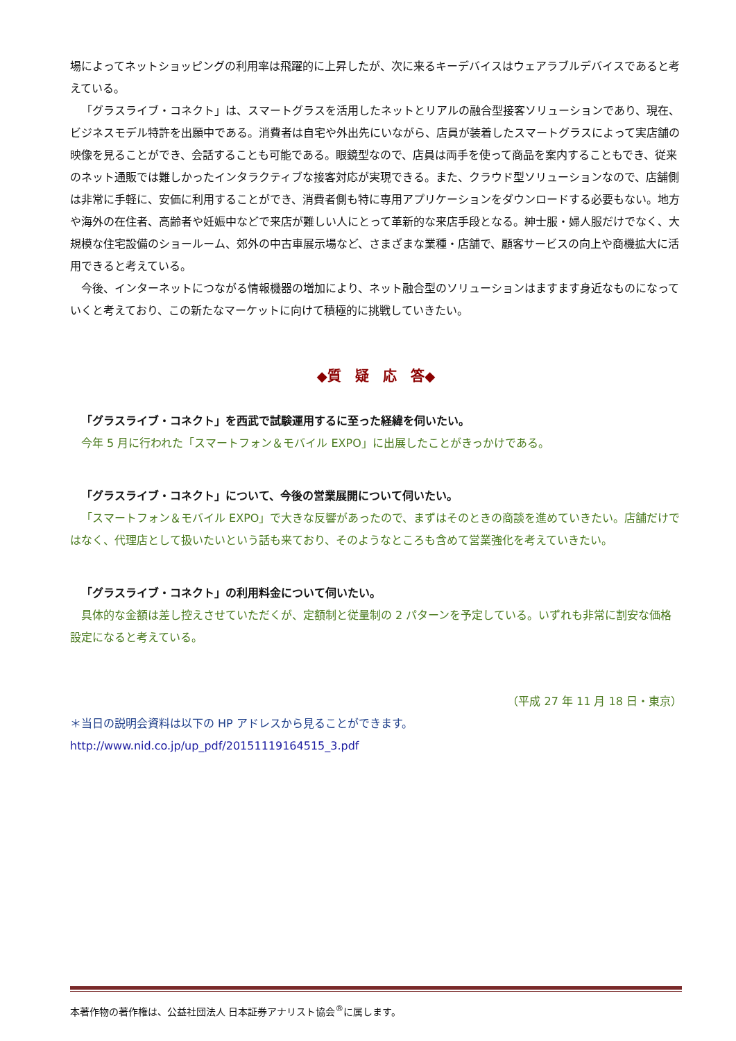場によってネットショッピングの利用率は飛躍的に上昇したが、次に来るキーデバイスはウェアラブルデバイスであると考えている。
「グラスライブ・コネクト」は、スマートグラスを活用したネットとリアルの融合型接客ソリューションであり、現在、ビジネスモデル特許を出願中である。消費者は自宅や外出先にいながら、店員が装着したスマートグラスによって実店舗の映像を見ることができ、会話することも可能である。眼鏡型なので、店員は両手を使って商品を案内することもでき、従来のネット通販では難しかったインタラクティブな接客対応が実現できる。また、クラウド型ソリューションなので、店舗側は非常に手軽に、安価に利用することができ、消費者側も特に専用アプリケーションをダウンロードする必要もない。地方や海外の在住者、高齢者や妊娠中などで来店が難しい人にとって革新的な来店手段となる。紳士服・婦人服だけでなく、大規模な住宅設備のショールーム、郊外の中古車展示場など、さまざまな業種・店舗で、顧客サービスの向上や商機拡大に活用できると考えている。
今後、インターネットにつながる情報機器の増加により、ネット融合型のソリューションはますます身近なものになっていくと考えており、この新たなマーケットに向けて積極的に挑戦していきたい。
◆質　疑　応　答◆
「グラスライブ・コネクト」を西武で試験運用するに至った経緯を伺いたい。
今年 5 月に行われた「スマートフォン＆モバイル EXPO」に出展したことがきっかけである。
「グラスライブ・コネクト」について、今後の営業展開について伺いたい。
「スマートフォン＆モバイル EXPO」で大きな反響があったので、まずはそのときの商談を進めていきたい。店舗だけではなく、代理店として扱いたいという話も来ており、そのようなところも含めて営業強化を考えていきたい。
「グラスライブ・コネクト」の利用料金について伺いたい。
具体的な金額は差し控えさせていただくが、定額制と従量制の 2 パターンを予定している。いずれも非常に割安な価格設定になると考えている。
（平成 27 年 11 月 18 日・東京）
＊当日の説明会資料は以下の HP アドレスから見ることができます。
http://www.nid.co.jp/up_pdf/20151119164515_3.pdf
本著作物の著作権は、公益社団法人 日本証券アナリスト協会<sup>®</sup>に属します。